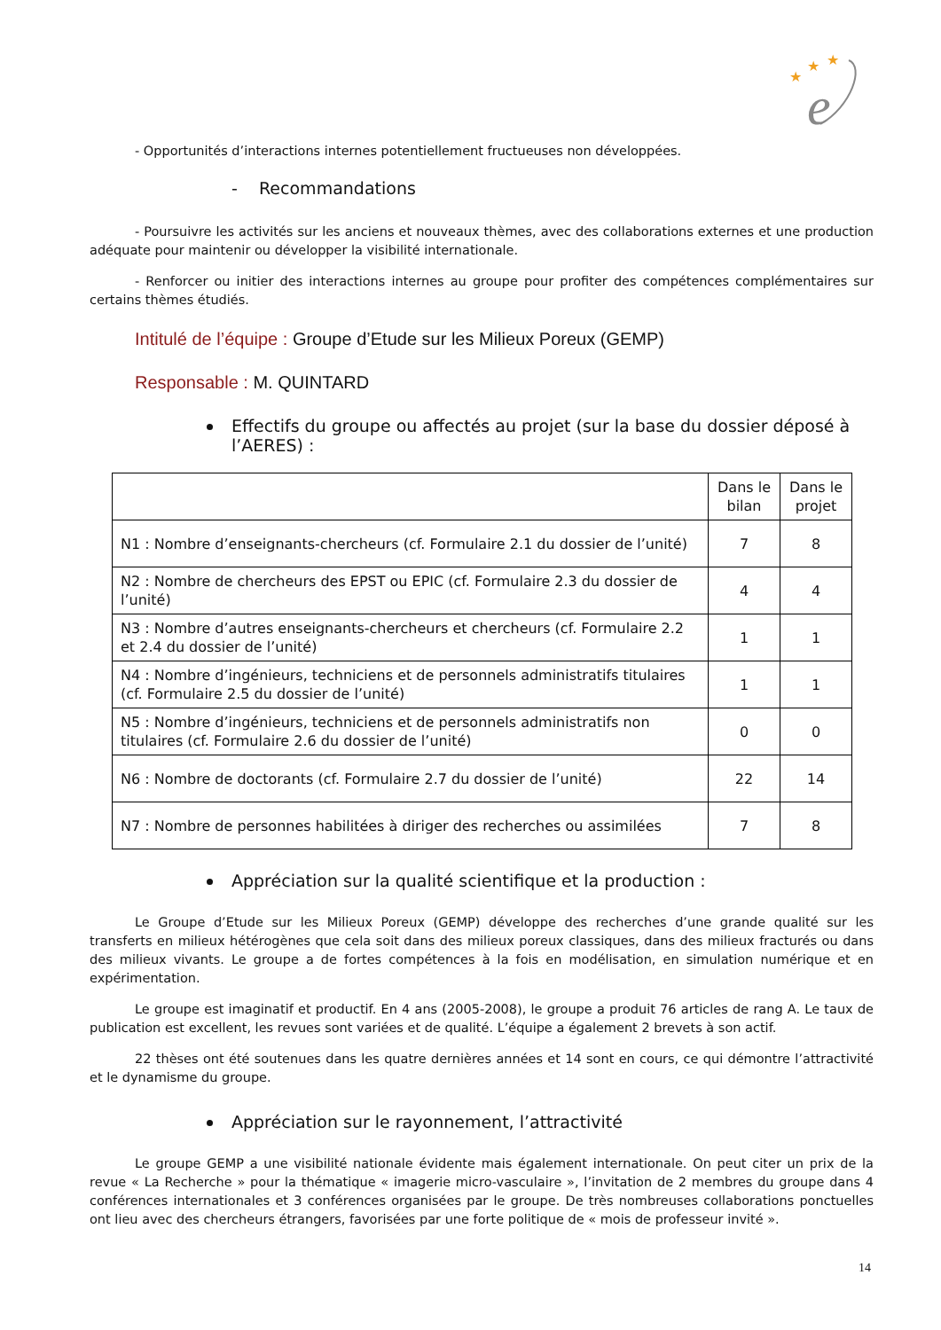★
★
★
e
- Opportunités d’interactions internes potentiellement fructueuses non développées.
- Recommandations
- Poursuivre les activités sur les anciens et nouveaux thèmes, avec des collaborations externes et une production adéquate pour maintenir ou développer la visibilité internationale.
- Renforcer ou initier des interactions internes au groupe pour profiter des compétences complémentaires sur certains thèmes étudiés.
Intitulé de l’équipe : Groupe d’Etude sur les Milieux Poreux (GEMP)
Responsable : M. QUINTARD
Effectifs du groupe ou affectés au projet (sur la base du dossier déposé à l’AERES) :
| | Dans le bilan | Dans le projet |
| N1 : Nombre d’enseignants-chercheurs (cf. Formulaire 2.1 du dossier de l’unité) | 7 | 8 |
| N2 : Nombre de chercheurs des EPST ou EPIC (cf. Formulaire 2.3 du dossier de l’unité) | 4 | 4 |
| N3 : Nombre d’autres enseignants-chercheurs et chercheurs (cf. Formulaire 2.2 et 2.4 du dossier de l’unité) | 1 | 1 |
| N4 : Nombre d’ingénieurs, techniciens et de personnels administratifs titulaires (cf. Formulaire 2.5 du dossier de l’unité) | 1 | 1 |
| N5 : Nombre d’ingénieurs, techniciens et de personnels administratifs non titulaires (cf. Formulaire 2.6 du dossier de l’unité) | 0 | 0 |
| N6 : Nombre de doctorants (cf. Formulaire 2.7 du dossier de l’unité) | 22 | 14 |
| N7 : Nombre de personnes habilitées à diriger des recherches ou assimilées | 7 | 8 |
Appréciation sur la qualité scientifique et la production :
Le Groupe d’Etude sur les Milieux Poreux (GEMP) développe des recherches d’une grande qualité sur les transferts en milieux hétérogènes que cela soit dans des milieux poreux classiques, dans des milieux fracturés ou dans des milieux vivants. Le groupe a de fortes compétences à la fois en modélisation, en simulation numérique et en expérimentation.
Le groupe est imaginatif et productif. En 4 ans (2005-2008), le groupe a produit 76 articles de rang A. Le taux de publication est excellent, les revues sont variées et de qualité. L’équipe a également 2 brevets à son actif.
22 thèses ont été soutenues dans les quatre dernières années et 14 sont en cours, ce qui démontre l’attractivité et le dynamisme du groupe.
Appréciation sur le rayonnement, l’attractivité
Le groupe GEMP a une visibilité nationale évidente mais également internationale. On peut citer un prix de la revue « La Recherche » pour la thématique « imagerie micro-vasculaire », l’invitation de 2 membres du groupe dans 4 conférences internationales et 3 conférences organisées par le groupe. De très nombreuses collaborations ponctuelles ont lieu avec des chercheurs étrangers, favorisées par une forte politique de « mois de professeur invité ».
14